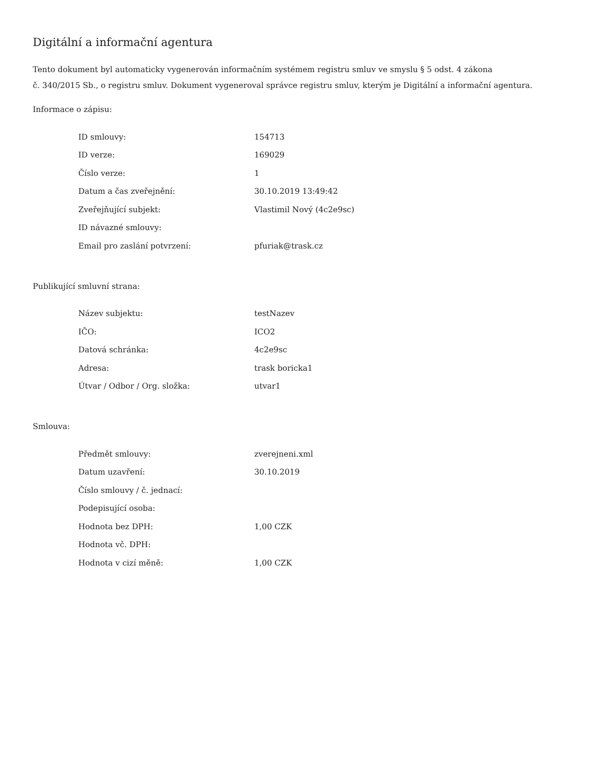Digitální a informační agentura
Tento dokument byl automaticky vygenerován informačním systémem registru smluv ve smyslu § 5 odst. 4 zákona
č. 340/2015 Sb., o registru smluv. Dokument vygeneroval správce registru smluv, kterým je Digitální a informační agentura.
Informace o zápisu:
| ID smlouvy: | 154713 |
| ID verze: | 169029 |
| Číslo verze: | 1 |
| Datum a čas zveřejnění: | 30.10.2019 13:49:42 |
| Zveřejňující subjekt: | Vlastimil Nový (4c2e9sc) |
| ID návazné smlouvy: | |
| Email pro zaslání potvrzení: | pfuriak@trask.cz |
Publikující smluvní strana:
| Název subjektu: | testNazev |
| IČO: | ICO2 |
| Datová schránka: | 4c2e9sc |
| Adresa: | trask boricka1 |
| Útvar / Odbor / Org. složka: | utvar1 |
Smlouva:
| Předmět smlouvy: | zverejneni.xml |
| Datum uzavření: | 30.10.2019 |
| Číslo smlouvy / č. jednací: | |
| Podepisující osoba: | |
| Hodnota bez DPH: | 1,00 CZK |
| Hodnota vč. DPH: | |
| Hodnota v cizí měně: | 1,00 CZK |